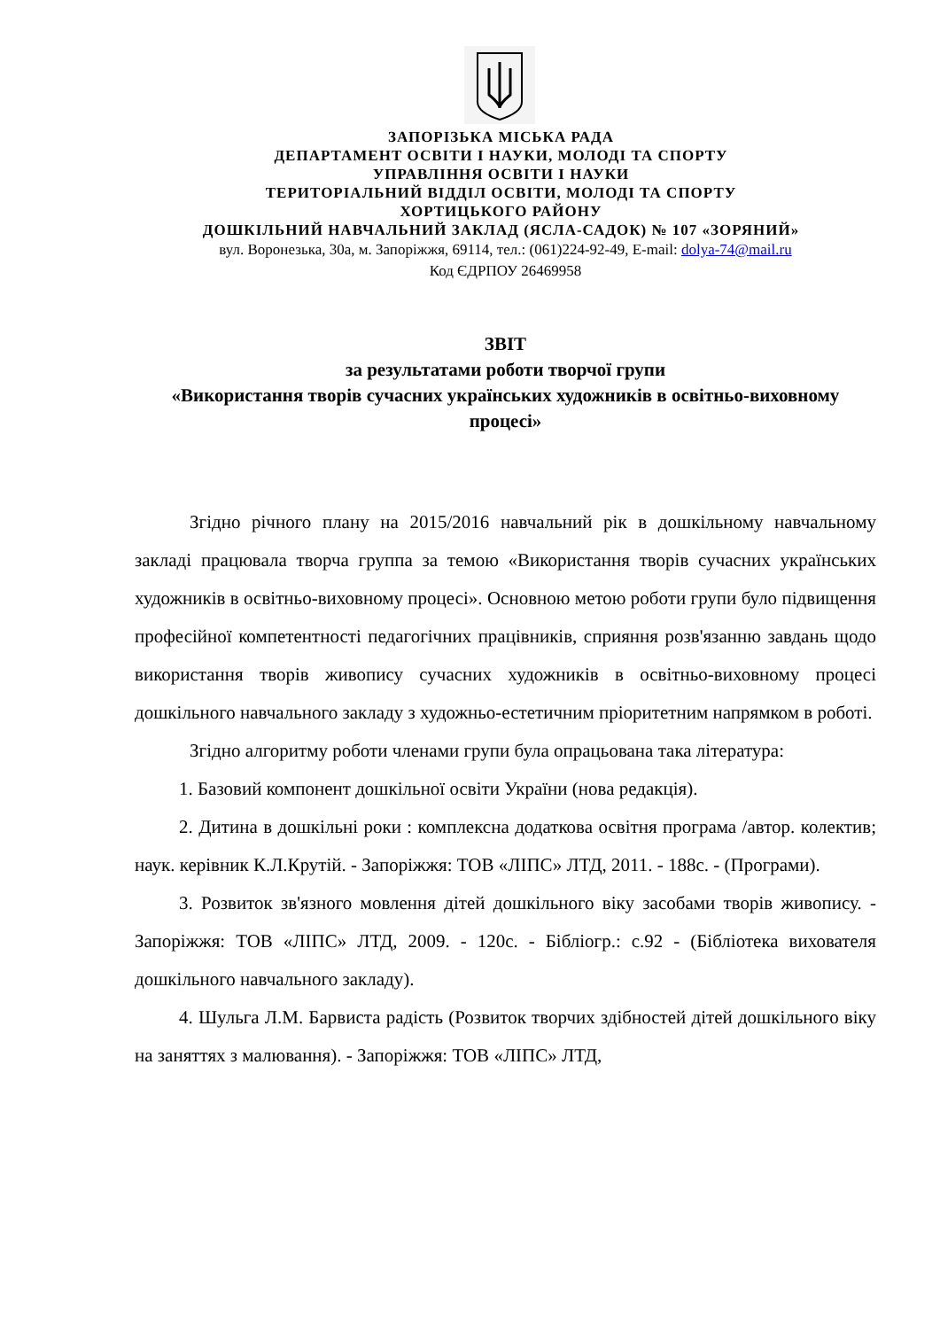ЗАПОРІЗЬКА МІСЬКА РАДА
ДЕПАРТАМЕНТ ОСВІТИ І НАУКИ, МОЛОДІ ТА СПОРТУ
УПРАВЛІННЯ ОСВІТИ І НАУКИ
ТЕРИТОРІАЛЬНИЙ ВІДДІЛ ОСВІТИ, МОЛОДІ ТА СПОРТУ
ХОРТИЦЬКОГО РАЙОНУ
ДОШКІЛЬНИЙ НАВЧАЛЬНИЙ ЗАКЛАД (ЯСЛА-САДОК) № 107 «ЗОРЯНИЙ»
вул. Воронезька, 30а, м. Запоріжжя, 69114, тел.: (061)224-92-49, E-mail: dolya-74@mail.ru
Код ЄДРПОУ 26469958
ЗВІТ
за результатами роботи творчої групи
«Використання творів сучасних українських художників в освітньо-виховному процесі»
Згідно річного плану на 2015/2016 навчальний рік в дошкільному навчальному закладі працювала творча группа за темою «Використання творів сучасних українських художників в освітньо-виховному процесі». Основною метою роботи групи було підвищення професійної компетентності педагогічних працівників, сприяння розв'язанню завдань щодо використання творів живопису сучасних художників в освітньо-виховному процесі дошкільного навчального закладу з художньо-естетичним пріоритетним напрямком в роботі.
Згідно алгоритму роботи членами групи була опрацьована така література:
1. Базовий компонент дошкільної освіти України (нова редакція).
2. Дитина в дошкільні роки : комплексна додаткова освітня програма /автор. колектив; наук. керівник К.Л.Крутій. - Запоріжжя: ТОВ «ЛІПС» ЛТД, 2011. - 188с. - (Програми).
3. Розвиток зв'язного мовлення дітей дошкільного віку засобами творів живопису. - Запоріжжя: ТОВ «ЛІПС» ЛТД, 2009. - 120с. - Бібліогр.: с.92 - (Бібліотека вихователя дошкільного навчального закладу).
4. Шульга Л.М. Барвиста радість (Розвиток творчих здібностей дітей дошкільного віку на заняттях з малювання). - Запоріжжя: ТОВ «ЛІПС» ЛТД,